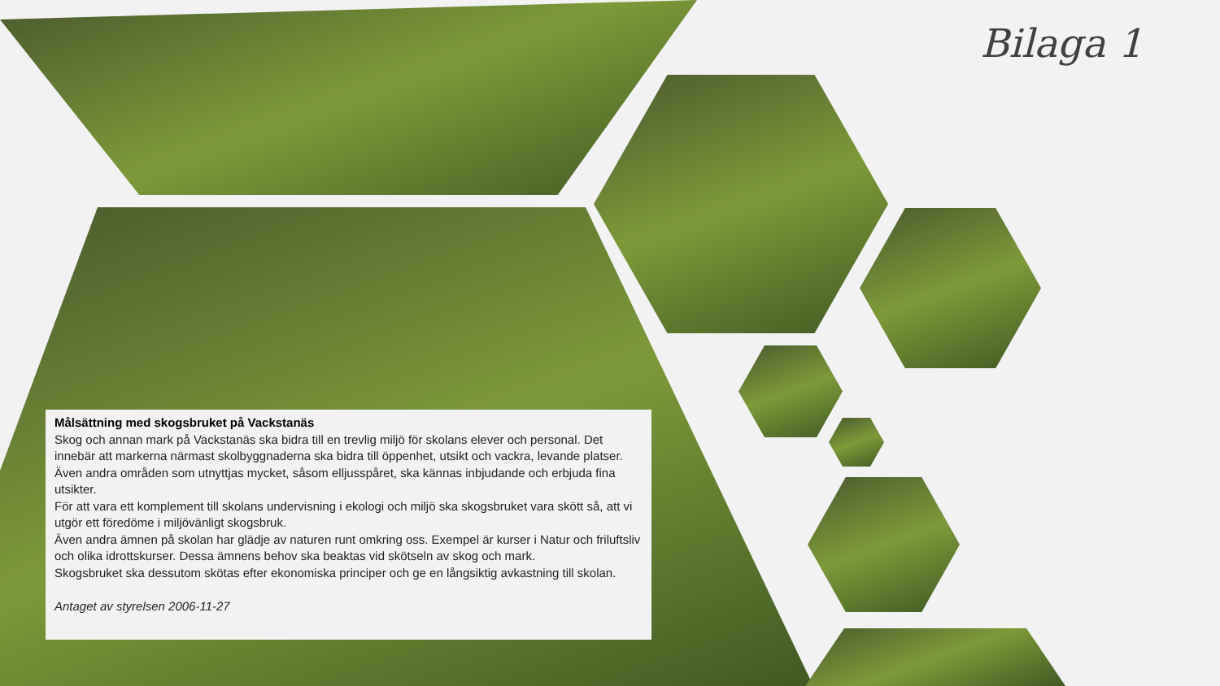Bilaga 1
Målsättning med skogsbruket på Vackstanäs
Skog och annan mark på Vackstanäs ska bidra till en trevlig miljö för skolans elever och personal. Det innebär att markerna närmast skolbyggnaderna ska bidra till öppenhet, utsikt och vackra, levande platser. Även andra områden som utnyttjas mycket, såsom elljusspåret, ska kännas inbjudande och erbjuda fina utsikter.
För att vara ett komplement till skolans undervisning i ekologi och miljö ska skogsbruket vara skött så, att vi utgör ett föredöme i miljövänligt skogsbruk.
Även andra ämnen på skolan har glädje av naturen runt omkring oss. Exempel är kurser i Natur och friluftsliv och olika idrottskurser. Dessa ämnens behov ska beaktas vid skötseln av skog och mark.
Skogsbruket ska dessutom skötas efter ekonomiska principer och ge en långsiktig avkastning till skolan.
Antaget av styrelsen 2006-11-27